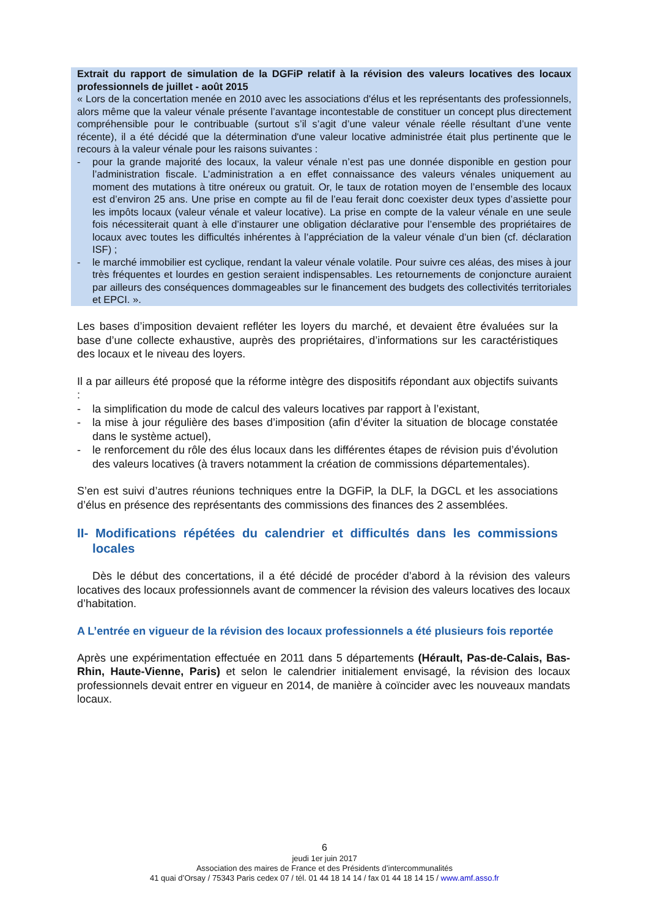Extrait du rapport de simulation de la DGFiP relatif à la révision des valeurs locatives des locaux professionnels de juillet - août 2015
« Lors de la concertation menée en 2010 avec les associations d'élus et les représentants des professionnels, alors même que la valeur vénale présente l’avantage incontestable de constituer un concept plus directement compréhensible pour le contribuable (surtout s’il s’agit d’une valeur vénale réelle résultant d’une vente récente), il a été décidé que la détermination d'une valeur locative administrée était plus pertinente que le recours à la valeur vénale pour les raisons suivantes :
- pour la grande majorité des locaux, la valeur vénale n’est pas une donnée disponible en gestion pour l’administration fiscale. L’administration a en effet connaissance des valeurs vénales uniquement au moment des mutations à titre onéreux ou gratuit. Or, le taux de rotation moyen de l’ensemble des locaux est d’environ 25 ans. Une prise en compte au fil de l’eau ferait donc coexister deux types d’assiette pour les impôts locaux (valeur vénale et valeur locative). La prise en compte de la valeur vénale en une seule fois nécessiterait quant à elle d’instaurer une obligation déclarative pour l’ensemble des propriétaires de locaux avec toutes les difficultés inhérentes à l’appréciation de la valeur vénale d’un bien (cf. déclaration ISF) ;
- le marché immobilier est cyclique, rendant la valeur vénale volatile. Pour suivre ces aléas, des mises à jour très fréquentes et lourdes en gestion seraient indispensables. Les retournements de conjoncture auraient par ailleurs des conséquences dommageables sur le financement des budgets des collectivités territoriales et EPCI. ».
Les bases d’imposition devaient refléter les loyers du marché, et devaient être évaluées sur la base d’une collecte exhaustive, auprès des propriétaires, d’informations sur les caractéristiques des locaux et le niveau des loyers.
Il a par ailleurs été proposé que la réforme intègre des dispositifs répondant aux objectifs suivants :
- la simplification du mode de calcul des valeurs locatives par rapport à l’existant,
- la mise à jour régulière des bases d’imposition (afin d’éviter la situation de blocage constatée dans le système actuel),
- le renforcement du rôle des élus locaux dans les différentes étapes de révision puis d’évolution des valeurs locatives (à travers notamment la création de commissions départementales).
S’en est suivi d’autres réunions techniques entre la DGFiP, la DLF, la DGCL et les associations d’élus en présence des représentants des commissions des finances des 2 assemblées.
II- Modifications répétées du calendrier et difficultés dans les commissions locales
Dès le début des concertations, il a été décidé de procéder d’abord à la révision des valeurs locatives des locaux professionnels avant de commencer la révision des valeurs locatives des locaux d’habitation.
A L’entrée en vigueur de la révision des locaux professionnels a été plusieurs fois reportée
Après une expérimentation effectuée en 2011 dans 5 départements (Hérault, Pas-de-Calais, Bas-Rhin, Haute-Vienne, Paris) et selon le calendrier initialement envisagé, la révision des locaux professionnels devait entrer en vigueur en 2014, de manière à coïncider avec les nouveaux mandats locaux.
6
jeudi 1er juin 2017
Association des maires de France et des Présidents d’intercommunalités
41 quai d’Orsay / 75343 Paris cedex 07 / tél. 01 44 18 14 14 / fax 01 44 18 14 15 / www.amf.asso.fr